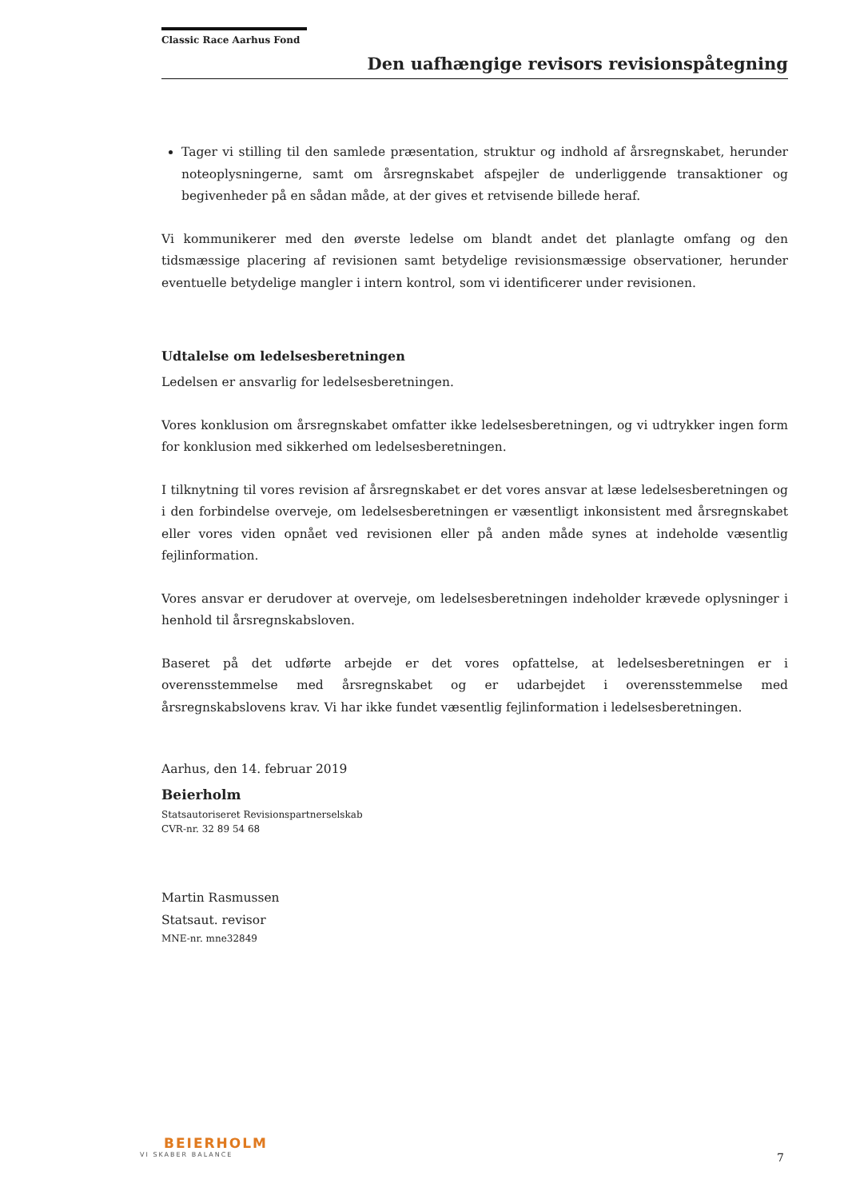Classic Race Aarhus Fond
Den uafhængige revisors revisionspåtegning
Tager vi stilling til den samlede præsentation, struktur og indhold af årsregnskabet, herunder noteoplysningerne, samt om årsregnskabet afspejler de underliggende transaktioner og begivenheder på en sådan måde, at der gives et retvisende billede heraf.
Vi kommunikerer med den øverste ledelse om blandt andet det planlagte omfang og den tidsmæssige placering af revisionen samt betydelige revisionsmæssige observationer, herunder eventuelle betydelige mangler i intern kontrol, som vi identificerer under revisionen.
Udtalelse om ledelsesberetningen
Ledelsen er ansvarlig for ledelsesberetningen.
Vores konklusion om årsregnskabet omfatter ikke ledelsesberetningen, og vi udtrykker ingen form for konklusion med sikkerhed om ledelsesberetningen.
I tilknytning til vores revision af årsregnskabet er det vores ansvar at læse ledelsesberetningen og i den forbindelse overveje, om ledelsesberetningen er væsentligt inkonsistent med årsregnskabet eller vores viden opnået ved revisionen eller på anden måde synes at indeholde væsentlig fejlinformation.
Vores ansvar er derudover at overveje, om ledelsesberetningen indeholder krævede oplysninger i henhold til årsregnskabsloven.
Baseret på det udførte arbejde er det vores opfattelse, at ledelsesberetningen er i overensstemmelse med årsregnskabet og er udarbejdet i overensstemmelse med årsregnskabslovens krav. Vi har ikke fundet væsentlig fejlinformation i ledelsesberetningen.
Aarhus, den 14. februar 2019
Beierholm
Statsautoriseret Revisionspartnerselskab
CVR-nr. 32 89 54 68
Martin Rasmussen
Statsaut. revisor
MNE-nr. mne32849
BEIERHOLM
VI SKABER BALANCE
7